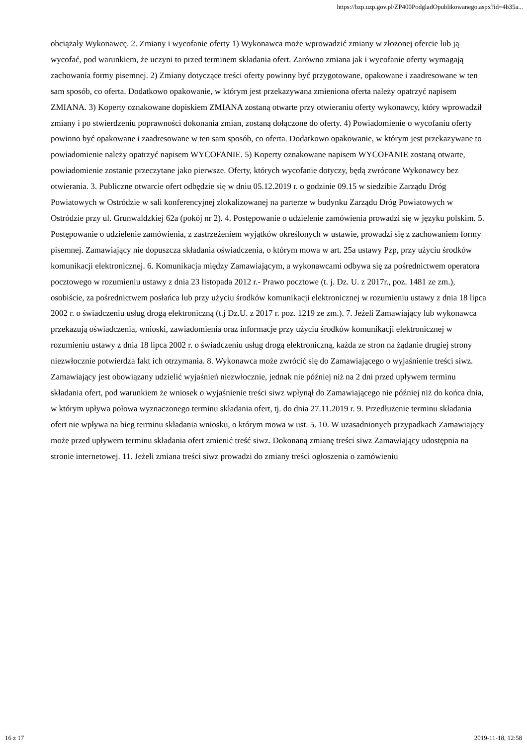https://bzp.uzp.gov.pl/ZP400PodgladOpublikowanego.aspx?id=4b35a...
obciążały Wykonawcę. 2. Zmiany i wycofanie oferty 1) Wykonawca może wprowadzić zmiany w złożonej ofercie lub ją wycofać, pod warunkiem, że uczyni to przed terminem składania ofert. Zarówno zmiana jak i wycofanie oferty wymagają zachowania formy pisemnej. 2) Zmiany dotyczące treści oferty powinny być przygotowane, opakowane i zaadresowane w ten sam sposób, co oferta. Dodatkowo opakowanie, w którym jest przekazywana zmieniona oferta należy opatrzyć napisem ZMIANA. 3) Koperty oznakowane dopiskiem ZMIANA zostaną otwarte przy otwieraniu oferty wykonawcy, który wprowadził zmiany i po stwierdzeniu poprawności dokonania zmian, zostaną dołączone do oferty. 4) Powiadomienie o wycofaniu oferty powinno być opakowane i zaadresowane w ten sam sposób, co oferta. Dodatkowo opakowanie, w którym jest przekazywane to powiadomienie należy opatrzyć napisem WYCOFANIE. 5) Koperty oznakowane napisem WYCOFANIE zostaną otwarte, powiadomienie zostanie przeczytane jako pierwsze. Oferty, których wycofanie dotyczy, będą zwrócone Wykonawcy bez otwierania. 3. Publiczne otwarcie ofert odbędzie się w dniu 05.12.2019 r. o godzinie 09.15 w siedzibie Zarządu Dróg Powiatowych w Ostródzie w sali konferencyjnej zlokalizowanej na parterze w budynku Zarządu Dróg Powiatowych w Ostródzie przy ul. Grunwaldzkiej 62a (pokój nr 2). 4. Postępowanie o udzielenie zamówienia prowadzi się w języku polskim. 5. Postępowanie o udzielenie zamówienia, z zastrzeżeniem wyjątków określonych w ustawie, prowadzi się z zachowaniem formy pisemnej. Zamawiający nie dopuszcza składania oświadczenia, o którym mowa w art. 25a ustawy Pzp, przy użyciu środków komunikacji elektronicznej. 6. Komunikacja między Zamawiającym, a wykonawcami odbywa się za pośrednictwem operatora pocztowego w rozumieniu ustawy z dnia 23 listopada 2012 r.- Prawo pocztowe (t. j. Dz. U. z 2017r., poz. 1481 ze zm.), osobiście, za pośrednictwem posłańca lub przy użyciu środków komunikacji elektronicznej w rozumieniu ustawy z dnia 18 lipca 2002 r. o świadczeniu usług drogą elektroniczną (t.j Dz.U. z 2017 r. poz. 1219 ze zm.). 7. Jeżeli Zamawiający lub wykonawca przekazują oświadczenia, wnioski, zawiadomienia oraz informacje przy użyciu środków komunikacji elektronicznej w rozumieniu ustawy z dnia 18 lipca 2002 r. o świadczeniu usług drogą elektroniczną, każda ze stron na żądanie drugiej strony niezwłocznie potwierdza fakt ich otrzymania. 8. Wykonawca może zwrócić się do Zamawiającego o wyjaśnienie treści siwz. Zamawiający jest obowiązany udzielić wyjaśnień niezwłocznie, jednak nie później niż na 2 dni przed upływem terminu składania ofert, pod warunkiem że wniosek o wyjaśnienie treści siwz wpłynął do Zamawiającego nie później niż do końca dnia, w którym upływa połowa wyznaczonego terminu składania ofert, tj. do dnia 27.11.2019 r. 9. Przedłużenie terminu składania ofert nie wpływa na bieg terminu składania wniosku, o którym mowa w ust. 5. 10. W uzasadnionych przypadkach Zamawiający może przed upływem terminu składania ofert zmienić treść siwz. Dokonaną zmianę treści siwz Zamawiający udostępnia na stronie internetowej. 11. Jeżeli zmiana treści siwz prowadzi do zmiany treści ogłoszenia o zamówieniu
16 z 17 2019-11-18, 12:58